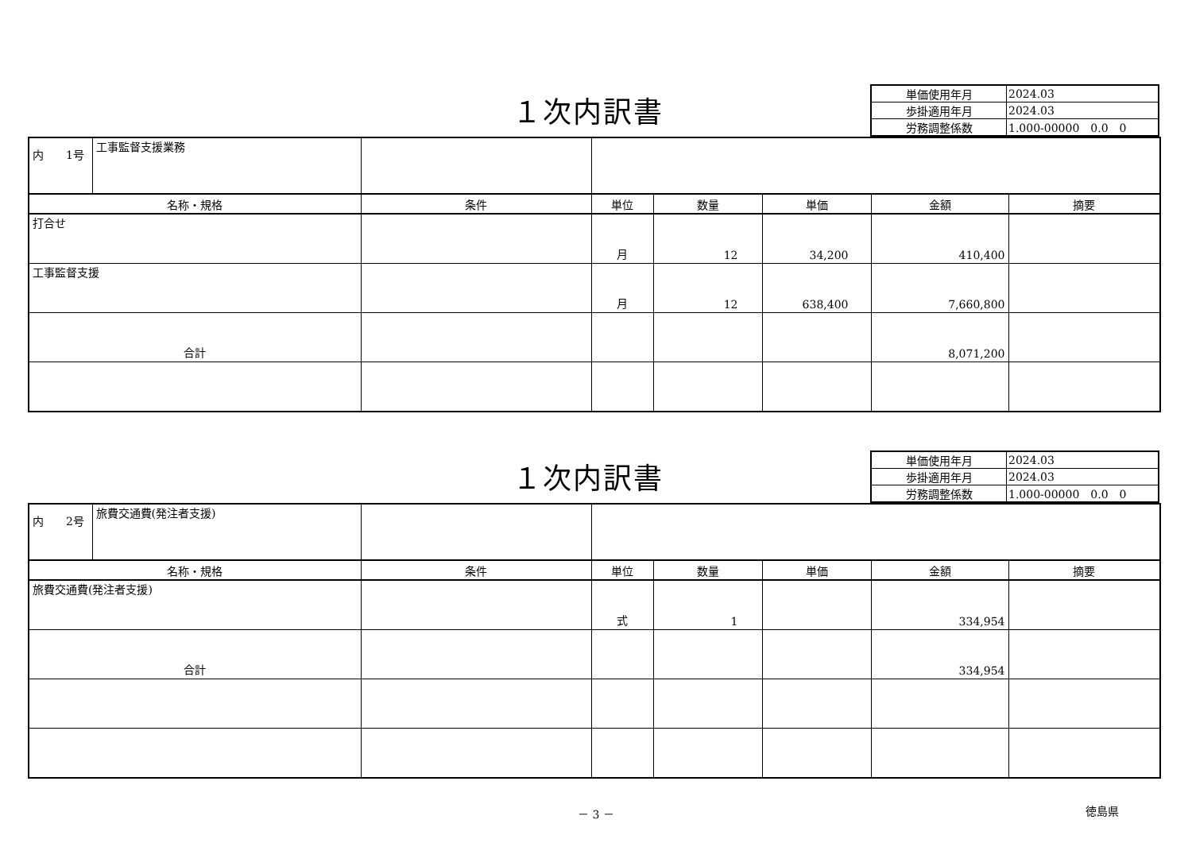１次内訳書
| 単価使用年月 | 2024.03 |
| 歩掛適用年月 | 2024.03 |
| 労務調整係数 | 1.000-00000 0.0 0 |
| 内 1号 | 工事監督支援業務 | | | | | | |
| 名称・規格 | | 条件 | 単位 | 数量 | 単価 | 金額 | 摘要 |
| 打合せ | | | 月 | 12 | 34,200 | 410,400 | |
| 工事監督支援 | | | 月 | 12 | 638,400 | 7,660,800 | |
| 合計 | | | | | | 8,071,200 | |
１次内訳書
| 単価使用年月 | 2024.03 |
| 歩掛適用年月 | 2024.03 |
| 労務調整係数 | 1.000-00000 0.0 0 |
| 内 2号 | 旅費交通費(発注者支援) | | | | | | |
| 名称・規格 | | 条件 | 単位 | 数量 | 単価 | 金額 | 摘要 |
| 旅費交通費(発注者支援) | | | 式 | 1 | | 334,954 | |
| 合計 | | | | | | 334,954 | |
－ 3 －
徳島県